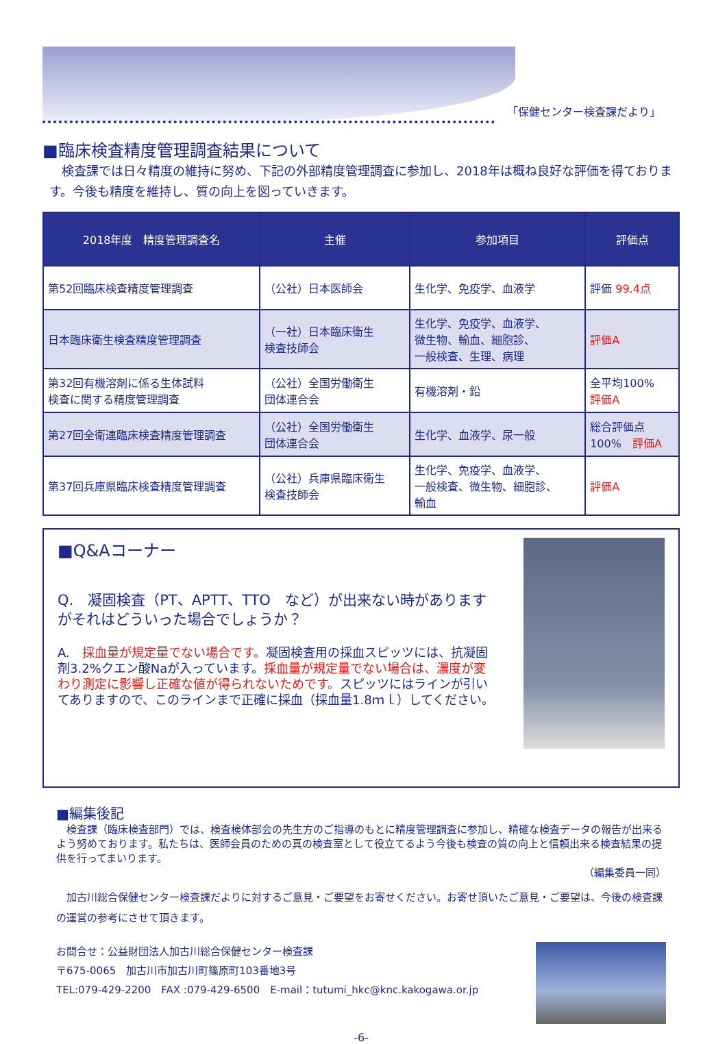「保健センター検査課だより」
■臨床検査精度管理調査結果について
　検査課では日々精度の維持に努め、下記の外部精度管理調査に参加し、2018年は概ね良好な評価を得ております。今後も精度を維持し、質の向上を図っていきます。
| 2018年度 精度管理調査名 | 主催 | 参加項目 | 評価点 |
| --- | --- | --- | --- |
| 第52回臨床検査精度管理調査 | （公社）日本医師会 | 生化学、免疫学、血液学 | 評価 99.4点 |
| 日本臨床衛生検査精度管理調査 | （一社）日本臨床衛生 検査技師会 | 生化学、免疫学、血液学、 微生物、輸血、細胞診、 一般検査、生理、病理 | 評価A |
| 第32回有機溶剤に係る生体試料 検査に関する精度管理調査 | （公社）全国労働衛生 団体連合会 | 有機溶剤・鉛 | 全平均100% 評価A |
| 第27回全衛連臨床検査精度管理調査 | （公社）全国労働衛生 団体連合会 | 生化学、血液学、尿一般 | 総合評価点 100% 評価A |
| 第37回兵庫県臨床検査精度管理調査 | （公社）兵庫県臨床衛生 検査技師会 | 生化学、免疫学、血液学、 一般検査、微生物、細胞診、 輸血 | 評価A |
■Q&Aコーナー
Q.　凝固検査（PT、APTT、TTO　など）が出来ない時がありますがそれはどういった場合でしょうか？
A.　採血量が規定量でない場合です。凝固検査用の採血スピッツには、抗凝固剤3.2%クエン酸Naが入っています。採血量が規定量でない場合は、濃度が変わり測定に影響し正確な値が得られないためです。スピッツにはラインが引いてありますので、このラインまで正確に採血（採血量1.8ｍｌ）してください。
■編集後記
　検査課（臨床検査部門）では、検査検体部会の先生方のご指導のもとに精度管理調査に参加し、精確な検査データの報告が出来るよう努めております。私たちは、医師会員のための真の検査室として役立てるよう今後も検査の質の向上と信頼出来る検査結果の提供を行ってまいります。
（編集委員一同）
　加古川総合保健センター検査課だよりに対するご意見・ご要望をお寄せください。お寄せ頂いたご意見・ご要望は、今後の検査課の運営の参考にさせて頂きます。
お問合せ：公益財団法人加古川総合保健センター検査課
〒675-0065　加古川市加古川町篠原町103番地3号
TEL:079-429-2200　FAX :079-429-6500　E-mail：tutumi_hkc@knc.kakogawa.or.jp
-6-